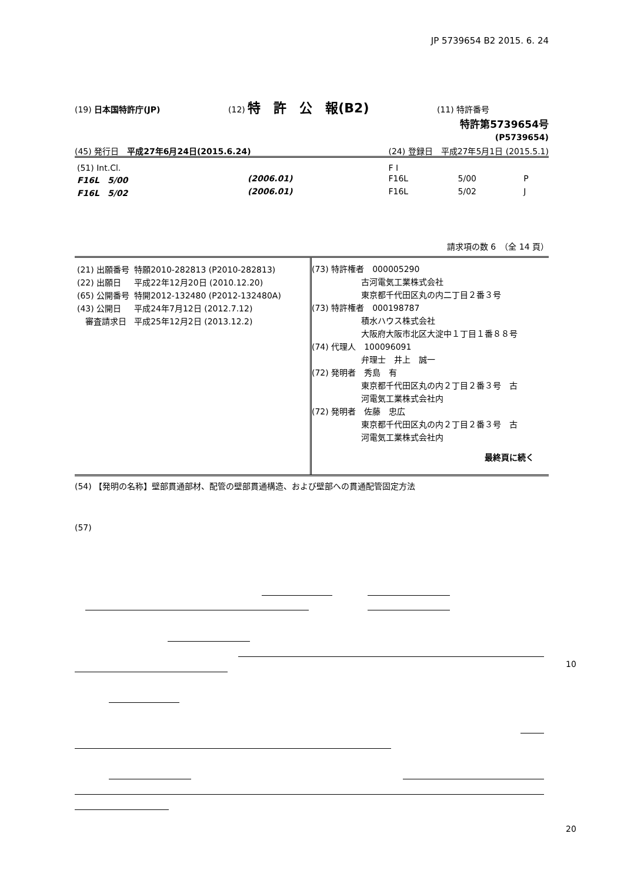JP 5739654 B2 2015. 6. 24
(19) 日本国特許庁(JP) (12) 特　許　公　報(B2) (11) 特許番号
特許第5739654号
(P5739654)
(45) 発行日　平成27年6月24日(2015.6.24) (24) 登録日　平成27年5月1日 (2015.5.1)
| (51) Int.Cl. | | | F I | | |
| F16L 5/00 | | (2006.01) | F16L | 5/00 | P |
| F16L 5/02 | | (2006.01) | F16L | 5/02 | J |
請求項の数 6　（全 14 頁）
| (21) 出願番号 | 特願2010-282813 (P2010-282813) |
| (22) 出願日 | 平成22年12月20日 (2010.12.20) |
| (65) 公開番号 | 特開2012-132480 (P2012-132480A) |
| (43) 公開日 | 平成24年7月12日 (2012.7.12) |
| 審査請求日 | 平成25年12月2日 (2013.12.2) |
(73) 特許権者　000005290
　　　　　　古河電気工業株式会社
　　　　　　東京都千代田区丸の内二丁目２番３号
(73) 特許権者　000198787
　　　　　　積水ハウス株式会社
　　　　　　大阪府大阪市北区大淀中１丁目１番８８号
(74) 代理人　100096091
　　　　　　弁理士　井上　誠一
(72) 発明者　秀島　有
　　　　　　東京都千代田区丸の内２丁目２番３号　古
　　　　　　河電気工業株式会社内
(72) 発明者　佐藤　忠広
　　　　　　東京都千代田区丸の内２丁目２番３号　古
　　　　　　河電気工業株式会社内
最終頁に続く
(54) 【発明の名称】壁部貫通部材、配管の壁部貫通構造、および壁部への貫通配管固定方法
(57)
10
20